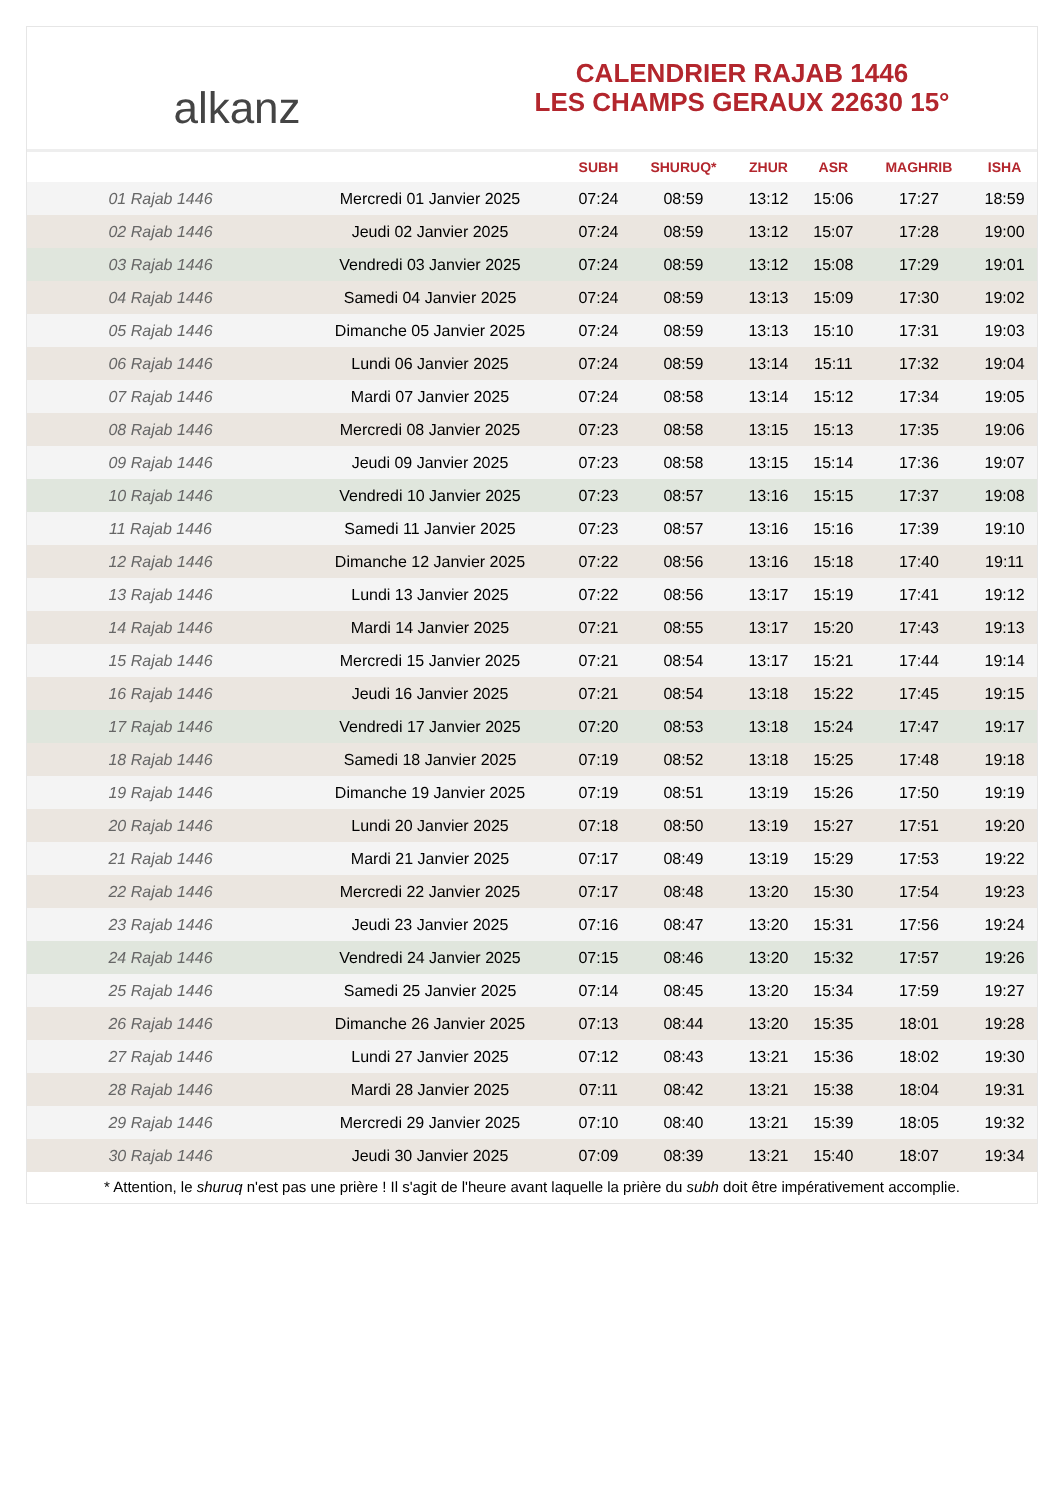alkanz
CALENDRIER RAJAB 1446
LES CHAMPS GERAUX 22630 15°
| | | SUBH | SHURUQ* | ZHUR | ASR | MAGHRIB | ISHA |
| --- | --- | --- | --- | --- | --- | --- | --- |
| 01 Rajab 1446 | Mercredi 01 Janvier 2025 | 07:24 | 08:59 | 13:12 | 15:06 | 17:27 | 18:59 |
| 02 Rajab 1446 | Jeudi 02 Janvier 2025 | 07:24 | 08:59 | 13:12 | 15:07 | 17:28 | 19:00 |
| 03 Rajab 1446 | Vendredi 03 Janvier 2025 | 07:24 | 08:59 | 13:12 | 15:08 | 17:29 | 19:01 |
| 04 Rajab 1446 | Samedi 04 Janvier 2025 | 07:24 | 08:59 | 13:13 | 15:09 | 17:30 | 19:02 |
| 05 Rajab 1446 | Dimanche 05 Janvier 2025 | 07:24 | 08:59 | 13:13 | 15:10 | 17:31 | 19:03 |
| 06 Rajab 1446 | Lundi 06 Janvier 2025 | 07:24 | 08:59 | 13:14 | 15:11 | 17:32 | 19:04 |
| 07 Rajab 1446 | Mardi 07 Janvier 2025 | 07:24 | 08:58 | 13:14 | 15:12 | 17:34 | 19:05 |
| 08 Rajab 1446 | Mercredi 08 Janvier 2025 | 07:23 | 08:58 | 13:15 | 15:13 | 17:35 | 19:06 |
| 09 Rajab 1446 | Jeudi 09 Janvier 2025 | 07:23 | 08:58 | 13:15 | 15:14 | 17:36 | 19:07 |
| 10 Rajab 1446 | Vendredi 10 Janvier 2025 | 07:23 | 08:57 | 13:16 | 15:15 | 17:37 | 19:08 |
| 11 Rajab 1446 | Samedi 11 Janvier 2025 | 07:23 | 08:57 | 13:16 | 15:16 | 17:39 | 19:10 |
| 12 Rajab 1446 | Dimanche 12 Janvier 2025 | 07:22 | 08:56 | 13:16 | 15:18 | 17:40 | 19:11 |
| 13 Rajab 1446 | Lundi 13 Janvier 2025 | 07:22 | 08:56 | 13:17 | 15:19 | 17:41 | 19:12 |
| 14 Rajab 1446 | Mardi 14 Janvier 2025 | 07:21 | 08:55 | 13:17 | 15:20 | 17:43 | 19:13 |
| 15 Rajab 1446 | Mercredi 15 Janvier 2025 | 07:21 | 08:54 | 13:17 | 15:21 | 17:44 | 19:14 |
| 16 Rajab 1446 | Jeudi 16 Janvier 2025 | 07:21 | 08:54 | 13:18 | 15:22 | 17:45 | 19:15 |
| 17 Rajab 1446 | Vendredi 17 Janvier 2025 | 07:20 | 08:53 | 13:18 | 15:24 | 17:47 | 19:17 |
| 18 Rajab 1446 | Samedi 18 Janvier 2025 | 07:19 | 08:52 | 13:18 | 15:25 | 17:48 | 19:18 |
| 19 Rajab 1446 | Dimanche 19 Janvier 2025 | 07:19 | 08:51 | 13:19 | 15:26 | 17:50 | 19:19 |
| 20 Rajab 1446 | Lundi 20 Janvier 2025 | 07:18 | 08:50 | 13:19 | 15:27 | 17:51 | 19:20 |
| 21 Rajab 1446 | Mardi 21 Janvier 2025 | 07:17 | 08:49 | 13:19 | 15:29 | 17:53 | 19:22 |
| 22 Rajab 1446 | Mercredi 22 Janvier 2025 | 07:17 | 08:48 | 13:20 | 15:30 | 17:54 | 19:23 |
| 23 Rajab 1446 | Jeudi 23 Janvier 2025 | 07:16 | 08:47 | 13:20 | 15:31 | 17:56 | 19:24 |
| 24 Rajab 1446 | Vendredi 24 Janvier 2025 | 07:15 | 08:46 | 13:20 | 15:32 | 17:57 | 19:26 |
| 25 Rajab 1446 | Samedi 25 Janvier 2025 | 07:14 | 08:45 | 13:20 | 15:34 | 17:59 | 19:27 |
| 26 Rajab 1446 | Dimanche 26 Janvier 2025 | 07:13 | 08:44 | 13:20 | 15:35 | 18:01 | 19:28 |
| 27 Rajab 1446 | Lundi 27 Janvier 2025 | 07:12 | 08:43 | 13:21 | 15:36 | 18:02 | 19:30 |
| 28 Rajab 1446 | Mardi 28 Janvier 2025 | 07:11 | 08:42 | 13:21 | 15:38 | 18:04 | 19:31 |
| 29 Rajab 1446 | Mercredi 29 Janvier 2025 | 07:10 | 08:40 | 13:21 | 15:39 | 18:05 | 19:32 |
| 30 Rajab 1446 | Jeudi 30 Janvier 2025 | 07:09 | 08:39 | 13:21 | 15:40 | 18:07 | 19:34 |
* Attention, le shuruq n'est pas une prière ! Il s'agit de l'heure avant laquelle la prière du subh doit être impérativement accomplie.